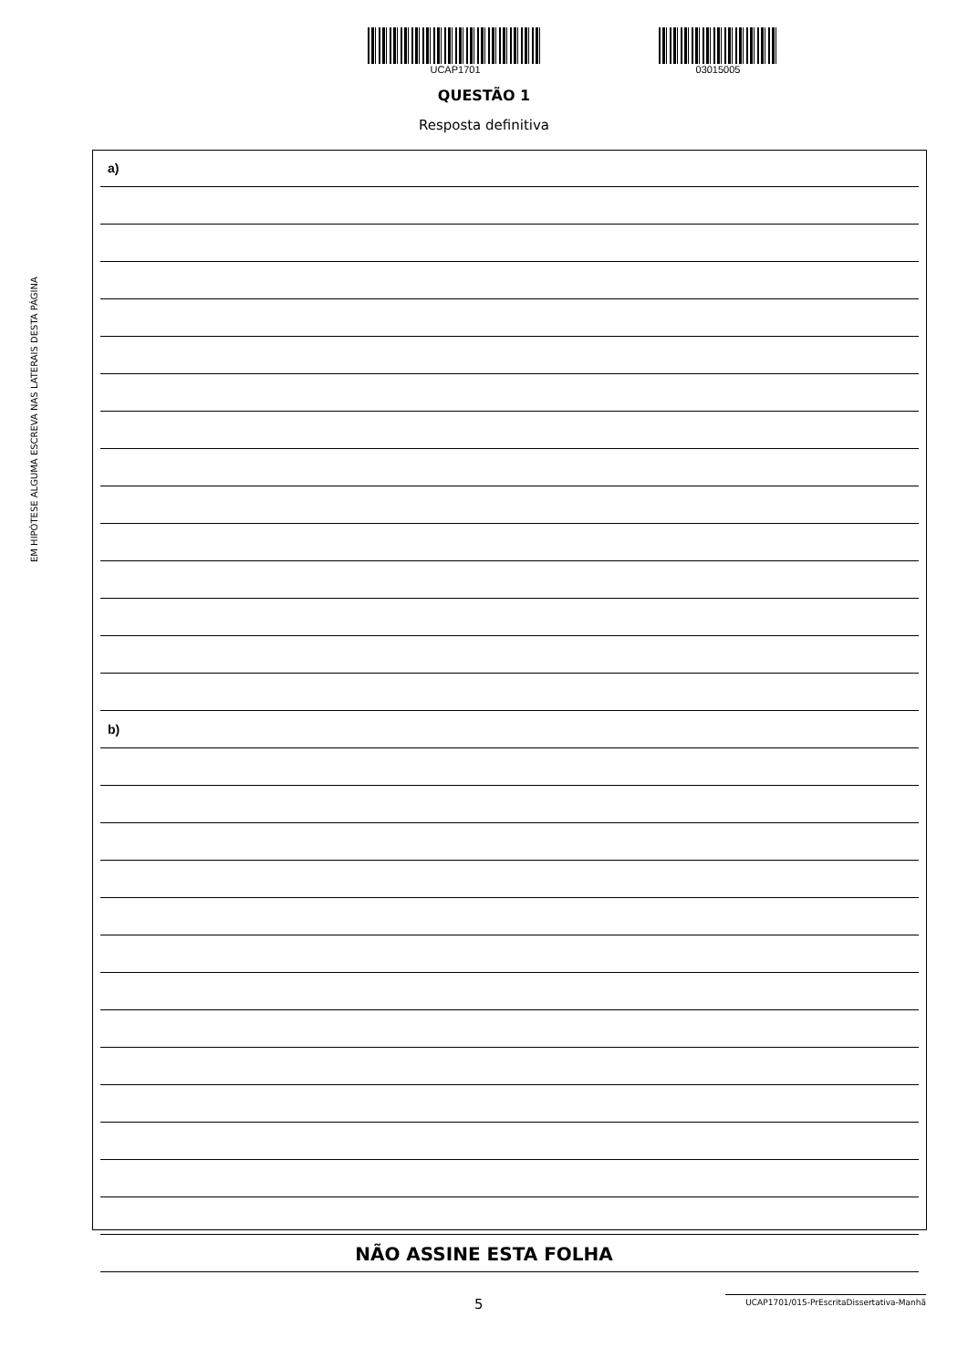UCAP1701 03015005
QUESTÃO 1
Resposta definitiva
EM HIPÓTESE ALGUMA ESCREVA NAS LATERAIS DESTA PÁGINA
a)
b)
NÃO ASSINE ESTA FOLHA
5 UCAP1701/015-PrEscritaDissertativa-Manhã